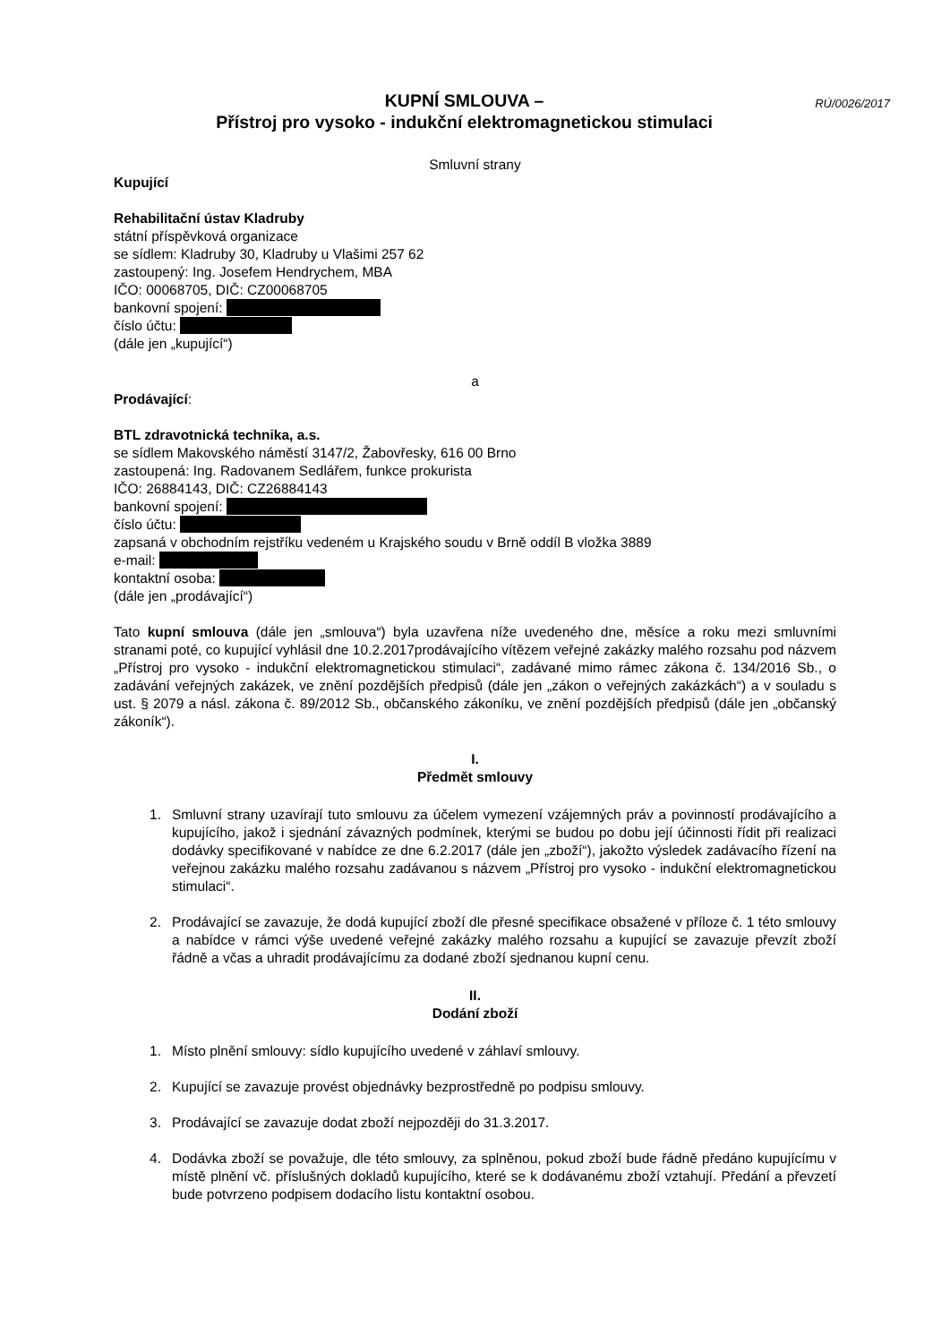RÚ/0026/2017 KUPNÍ SMLOUVA –
Přístroj pro vysoko - indukční elektromagnetickou stimulaci
Smluvní strany
Kupující
Rehabilitační ústav Kladruby
státní příspěvková organizace
se sídlem: Kladruby 30, Kladruby u Vlašimi 257 62
zastoupený: Ing. Josefem Hendrychem, MBA
IČO: 00068705, DIČ: CZ00068705
bankovní spojení:
číslo účtu:
(dále jen „kupující“)
a
Prodávající:
BTL zdravotnická technika, a.s.
se sídlem Makovského náměstí 3147/2, Žabovřesky, 616 00 Brno
zastoupená: Ing. Radovanem Sedlářem, funkce prokurista
IČO: 26884143, DIČ: CZ26884143
bankovní spojení:
číslo účtu:
zapsaná v obchodním rejstříku vedeném u Krajského soudu v Brně oddíl B vložka 3889
e-mail:
kontaktní osoba:
(dále jen „prodávající“)
Tato kupní smlouva (dále jen „smlouva“) byla uzavřena níže uvedeného dne, měsíce a roku mezi smluvními stranami poté, co kupující vyhlásil dne 10.2.2017prodávajícího vítězem veřejné zakázky malého rozsahu pod názvem „Přístroj pro vysoko - indukční elektromagnetickou stimulaci“, zadávané mimo rámec zákona č. 134/2016 Sb., o zadávání veřejných zakázek, ve znění pozdějších předpisů (dále jen „zákon o veřejných zakázkách“) a v souladu s ust. § 2079 a násl. zákona č. 89/2012 Sb., občanského zákoníku, ve znění pozdějších předpisů (dále jen „občanský zákoník“).
I.
Předmět smlouvy
1. Smluvní strany uzavírají tuto smlouvu za účelem vymezení vzájemných práv a povinností prodávajícího a kupujícího, jakož i sjednání závazných podmínek, kterými se budou po dobu její účinnosti řídit při realizaci dodávky specifikované v nabídce ze dne 6.2.2017 (dále jen „zboží“), jakožto výsledek zadávacího řízení na veřejnou zakázku malého rozsahu zadávanou s názvem „Přístroj pro vysoko - indukční elektromagnetickou stimulaci“.
2. Prodávající se zavazuje, že dodá kupující zboží dle přesné specifikace obsažené v příloze č. 1 této smlouvy a nabídce v rámci výše uvedené veřejné zakázky malého rozsahu a kupující se zavazuje převzít zboží řádně a včas a uhradit prodávajícímu za dodané zboží sjednanou kupní cenu.
II.
Dodání zboží
1. Místo plnění smlouvy: sídlo kupujícího uvedené v záhlaví smlouvy.
2. Kupující se zavazuje provést objednávky bezprostředně po podpisu smlouvy.
3. Prodávající se zavazuje dodat zboží nejpozději do 31.3.2017.
4. Dodávka zboží se považuje, dle této smlouvy, za splněnou, pokud zboží bude řádně předáno kupujícímu v místě plnění vč. příslušných dokladů kupujícího, které se k dodávanému zboží vztahují. Předání a převzetí bude potvrzeno podpisem dodacího listu kontaktní osobou.